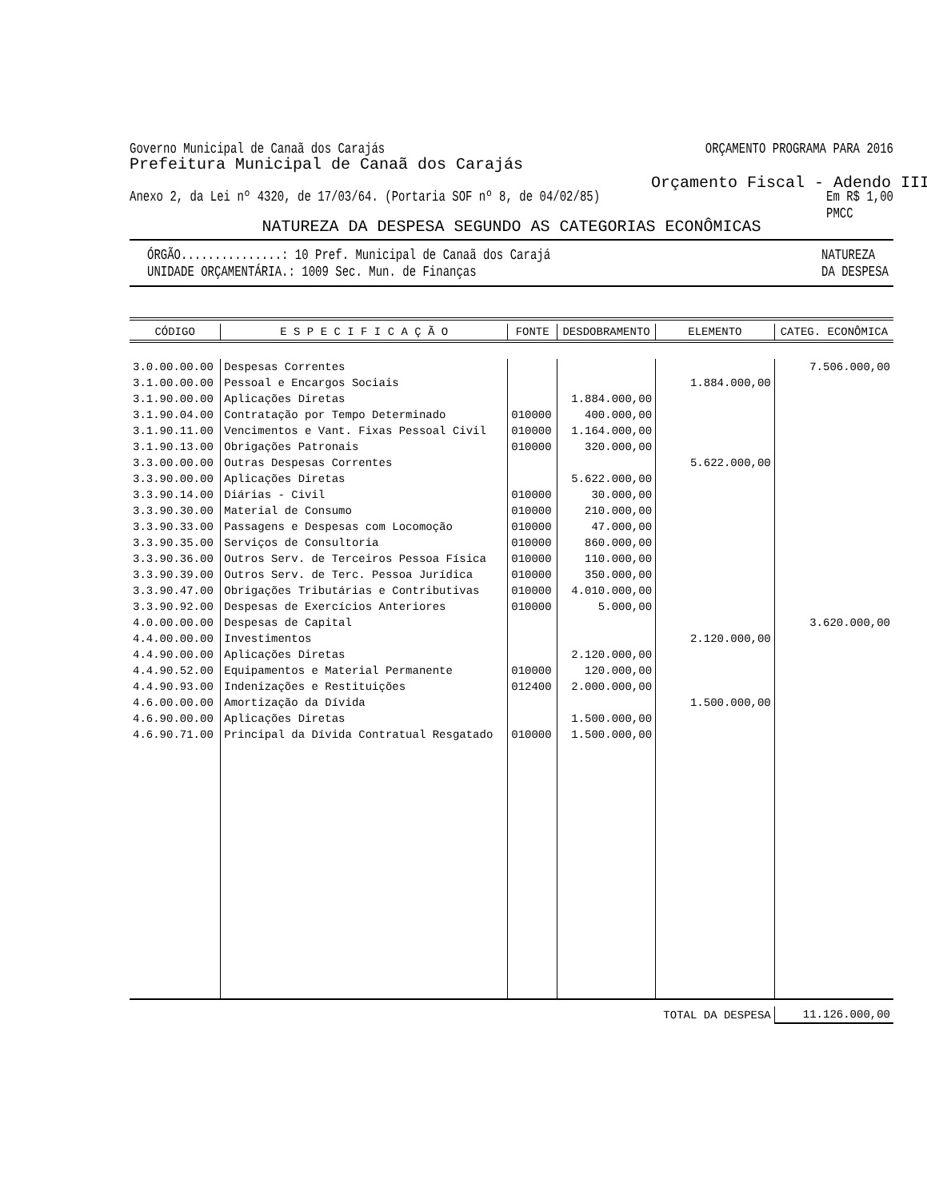Governo Municipal de Canaã dos Carajás ORÇAMENTO PROGRAMA PARA 2016
Prefeitura Municipal de Canaã dos Carajás
Orçamento Fiscal - Adendo III
Anexo 2, da Lei nº 4320, de 17/03/64. (Portaria SOF nº 8, de 04/02/85) Em R$ 1,00
PMCC
NATUREZA DA DESPESA SEGUNDO AS CATEGORIAS ECONÔMICAS
ÓRGÃO...............: 10 Pref. Municipal de Canaã dos Carajá
UNIDADE ORÇAMENTÁRIA.: 1009 Sec. Mun. de Finanças NATUREZA
DA DESPESA
| CÓDIGO | E S P E C I F I C A Ç Ã O | FONTE | DESDOBRAMENTO | ELEMENTO | CATEG. ECONÔMICA |
| --- | --- | --- | --- | --- | --- |
| 3.0.00.00.00 | Despesas Correntes | | | | 7.506.000,00 |
| 3.1.00.00.00 | Pessoal e Encargos Sociais | | | 1.884.000,00 | |
| 3.1.90.00.00 | Aplicações Diretas | | 1.884.000,00 | | |
| 3.1.90.04.00 | Contratação por Tempo Determinado | 010000 | 400.000,00 | | |
| 3.1.90.11.00 | Vencimentos e Vant. Fixas Pessoal Civil | 010000 | 1.164.000,00 | | |
| 3.1.90.13.00 | Obrigações Patronais | 010000 | 320.000,00 | | |
| 3.3.00.00.00 | Outras Despesas Correntes | | | 5.622.000,00 | |
| 3.3.90.00.00 | Aplicações Diretas | | 5.622.000,00 | | |
| 3.3.90.14.00 | Diárias - Civil | 010000 | 30.000,00 | | |
| 3.3.90.30.00 | Material de Consumo | 010000 | 210.000,00 | | |
| 3.3.90.33.00 | Passagens e Despesas com Locomoção | 010000 | 47.000,00 | | |
| 3.3.90.35.00 | Serviços de Consultoria | 010000 | 860.000,00 | | |
| 3.3.90.36.00 | Outros Serv. de Terceiros Pessoa Física | 010000 | 110.000,00 | | |
| 3.3.90.39.00 | Outros Serv. de Terc. Pessoa Jurídica | 010000 | 350.000,00 | | |
| 3.3.90.47.00 | Obrigações Tributárias e Contributivas | 010000 | 4.010.000,00 | | |
| 3.3.90.92.00 | Despesas de Exercícios Anteriores | 010000 | 5.000,00 | | |
| 4.0.00.00.00 | Despesas de Capital | | | | 3.620.000,00 |
| 4.4.00.00.00 | Investimentos | | | 2.120.000,00 | |
| 4.4.90.00.00 | Aplicações Diretas | | 2.120.000,00 | | |
| 4.4.90.52.00 | Equipamentos e Material Permanente | 010000 | 120.000,00 | | |
| 4.4.90.93.00 | Indenizações e Restituições | 012400 | 2.000.000,00 | | |
| 4.6.00.00.00 | Amortização da Dívida | | | 1.500.000,00 | |
| 4.6.90.00.00 | Aplicações Diretas | | 1.500.000,00 | | |
| 4.6.90.71.00 | Principal da Dívida Contratual Resgatado | 010000 | 1.500.000,00 | | |
| | | | | TOTAL DA DESPESA | 11.126.000,00 |